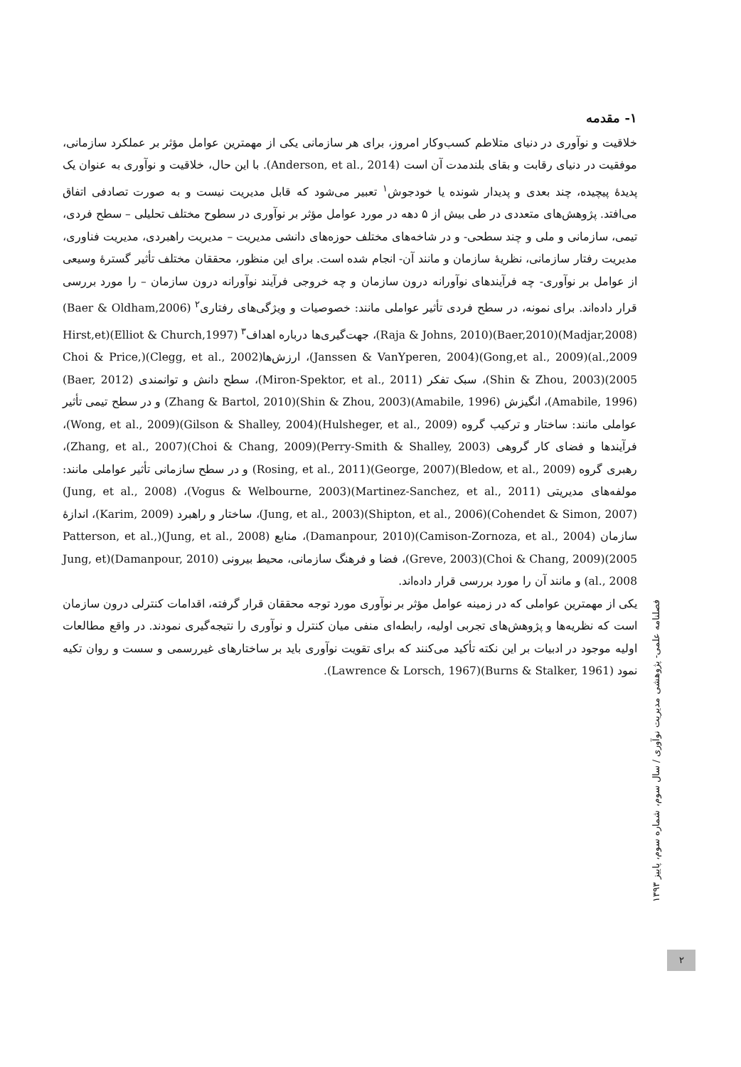۱- مقدمه
خلاقیت و نوآوری در دنیای متلاطم کسب‌وکار امروز، برای هر سازمانی یکی از مهمترین عوامل مؤثر بر عملکرد سازمانی، موفقیت در دنیای رقابت و بقای بلندمدت آن است (Anderson, et al., 2014). با این حال، خلاقیت و نوآوری به عنوان یک پدیدهٔ پیچیده، چند بعدی و پدیدار شونده یا خودجوش<sup>۱</sup> تعبیر می‌شود که قابل مدیریت نیست و به صورت تصادفی اتفاق می‌افتد. پژوهش‌های متعددی در طی بیش از ۵ دهه در مورد عوامل مؤثر بر نوآوری در سطوح مختلف تحلیلی – سطح فردی، تیمی، سازمانی و ملی و چند سطحی- و در شاخه‌های مختلف حوزه‌های دانشی مدیریت – مدیریت راهبردی، مدیریت فناوری، مدیریت رفتار سازمانی، نظریهٔ سازمان و مانند آن- انجام شده است. برای این منظور، محققان مختلف تأثیر گسترهٔ وسیعی از عوامل بر نوآوری- چه فرآیندهای نوآورانه درون سازمان و چه خروجی فرآیند نوآورانه درون سازمان – را مورد بررسی قرار داده‌اند. برای نمونه، در سطح فردی تأثیر عواملی مانند: خصوصیات و ویژگی‌های رفتاری<sup>۲</sup> (Baer & Oldham,2006)(Madjar,2008)(Baer,2010)(Raja & Johns, 2010)، جهت‌گیری‌ها درباره اهداف<sup>۳</sup> (Elliot & Church,1997)(Hirst,et al.,2009)(Gong,et al., 2009)(Janssen & VanYperen, 2004)، ارزش‌ها(Clegg, et al., 2002)(Choi & Price, 2005)(Shin & Zhou, 2003)، سبک تفکر (Miron-Spektor, et al., 2011)، سطح دانش و توانمندی (Baer, 2012)(Amabile, 1996)، انگیزش (Amabile, 1996)(Shin & Zhou, 2003)(Zhang & Bartol, 2010) و در سطح تیمی تأثیر عواملی مانند: ساختار و ترکیب گروه (Hulsheger, et al., 2009)(Gilson & Shalley, 2004)(Wong, et al., 2009)، فرآیندها و فضای کار گروهی (Perry-Smith & Shalley, 2003)(Choi & Chang, 2009)(Zhang, et al., 2007)، رهبری گروه (Bledow, et al., 2009)(George, 2007)(Rosing, et al., 2011) و در سطح سازمانی تأثیر عواملی مانند: مولفه‌های مدیریتی (Martinez-Sanchez, et al., 2011)(Vogus & Welbourne, 2003)، (Jung, et al., 2008)(Cohendet & Simon, 2007)(Shipton, et al., 2006)(Jung, et al., 2003)، ساختار و راهبرد (Karim, 2009)، اندازهٔ سازمان (Camison-Zornoza, et al., 2004)(Damanpour, 2010)، منابع (Jung, et al., 2008)(Patterson, et al., 2005)(Choi & Chang, 2009)(Greve, 2003)، فضا و فرهنگ سازمانی، محیط بیرونی (Damanpour, 2010)(Jung, et al., 2008) و مانند آن را مورد بررسی قرار داده‌اند.
یکی از مهمترین عواملی که در زمینه عوامل مؤثر بر نوآوری مورد توجه محققان قرار گرفته، اقدامات کنترلی درون سازمان است که نظریه‌ها و پژوهش‌های تجربی اولیه، رابطه‌ای منفی میان کنترل و نوآوری را نتیجه‌گیری نمودند. در واقع مطالعات اولیه موجود در ادبیات بر این نکته تأکید می‌کنند که برای تقویت نوآوری باید بر ساختارهای غیررسمی و سست و روان تکیه نمود (Burns & Stalker, 1961)(Lawrence & Lorsch, 1967).
فصلنامه علمی- پژوهشی مدیریت نوآوری / سال سوم، شماره سوم، پاییز ۱۳۹۳
۲